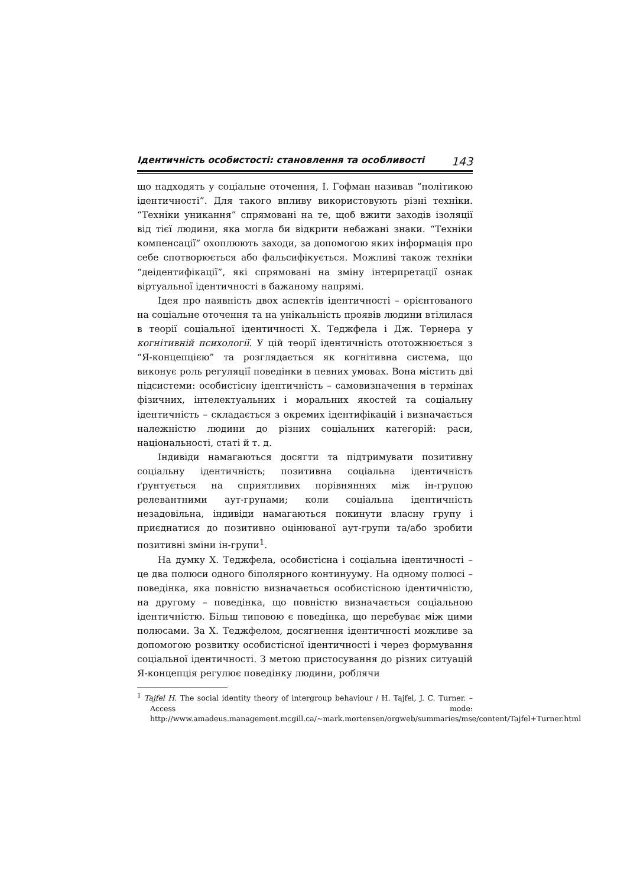Ідентичність особистості: становлення та особливості 143
що надходять у соціальне оточення, І. Гофман називав “політикою ідентичності”. Для такого впливу використовують різні техніки. “Техніки уникання” спрямовані на те, щоб вжити заходів ізоляції від тієї людини, яка могла би відкрити небажані знаки. “Техніки компенсації” охоплюють заходи, за допомогою яких інформація про себе спотворюється або фальсифікується. Можливі також техніки “деідентифікації”, які спрямовані на зміну інтерпретації ознак віртуальної ідентичності в бажаному напрямі.
Ідея про наявність двох аспектів ідентичності – орієнтованого на соціальне оточення та на унікальність проявів людини втілилася в теорії соціальної ідентичності Х. Теджфела і Дж. Тернера у когнітивній психології. У цій теорії ідентичність ототожнюється з “Я-концепцією” та розглядається як когнітивна система, що виконує роль регуляції поведінки в певних умовах. Вона містить дві підсистеми: особистісну ідентичність – самовизначення в термінах фізичних, інтелектуальних і моральних якостей та соціальну ідентичність – складається з окремих ідентифікацій і визначається належністю людини до різних соціальних категорій: раси, національності, статі й т. д.
Індивіди намагаються досягти та підтримувати позитивну соціальну ідентичність; позитивна соціальна ідентичність ґрунтується на сприятливих порівняннях між ін-групою релевантними аут-групами; коли соціальна ідентичність незадовільна, індивіди намагаються покинути власну групу і приєднатися до позитивно оцінюваної аут-групи та/або зробити позитивні зміни ін-групи<sup>1</sup>.
На думку Х. Теджфела, особистісна і соціальна ідентичності – це два полюси одного біполярного континууму. На одному полюсі – поведінка, яка повністю визначається особистісною ідентичністю, на другому – поведінка, що повністю визначається соціальною ідентичністю. Більш типовою є поведінка, що перебуває між цими полюсами. За Х. Теджфелом, досягнення ідентичності можливе за допомогою розвитку особистісної ідентичності і через формування соціальної ідентичності. З метою пристосування до різних ситуацій Я-концепція регулює поведінку людини, роблячи
<sup>1</sup> Tajfel H. The social identity theory of intergroup behaviour / H. Tajfel, J. C. Turner. – Access mode: http://www.amadeus.management.mcgill.ca/~mark.mortensen/orgweb/summaries/mse/content/Tajfel+Turner.html